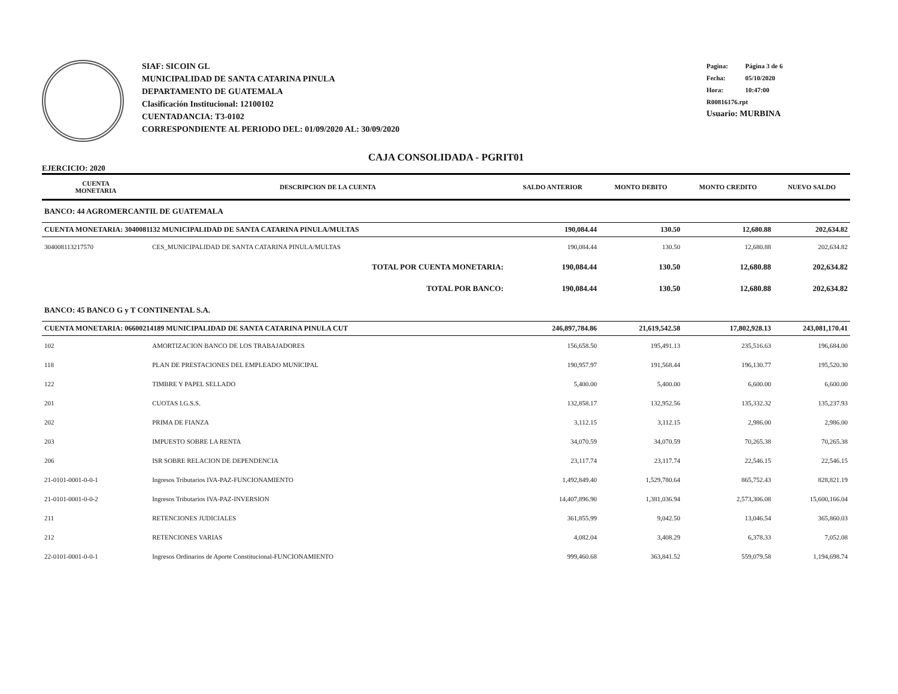SIAF: SICOIN GL
MUNICIPALIDAD DE SANTA CATARINA PINULA
DEPARTAMENTO DE GUATEMALA
Clasificación Institucional: 12100102
CUENTADANCIA: T3-0102
CORRESPONDIENTE AL PERIODO DEL: 01/09/2020 AL: 30/09/2020
Pagina: Página 3 de 6
Fecha: 05/10/2020
Hora: 10:47:00
R00816176.rpt
Usuario: MURBINA
CAJA CONSOLIDADA - PGRIT01
EJERCICIO: 2020
| CUENTA MONETARIA | DESCRIPCION DE LA CUENTA | SALDO ANTERIOR | MONTO DEBITO | MONTO CREDITO | NUEVO SALDO |
| --- | --- | --- | --- | --- | --- |
| BANCO: 44 AGROMERCANTIL DE GUATEMALA | | | | | |
| CUENTA MONETARIA: 3040081132 MUNICIPALIDAD DE SANTA CATARINA PINULA/MULTAS | | 190,084.44 | 130.50 | 12,680.88 | 202,634.82 |
| 304008113217570 | CES_MUNICIPALIDAD DE SANTA CATARINA PINULA/MULTAS | 190,084.44 | 130.50 | 12,680.88 | 202,634.82 |
| | TOTAL POR CUENTA MONETARIA: | 190,084.44 | 130.50 | 12,680.88 | 202,634.82 |
| | TOTAL POR BANCO: | 190,084.44 | 130.50 | 12,680.88 | 202,634.82 |
| BANCO: 45 BANCO G y T CONTINENTAL S.A. | | | | | |
| CUENTA MONETARIA: 06600214189 MUNICIPALIDAD DE SANTA CATARINA PINULA CUT | | 246,897,784.86 | 21,619,542.58 | 17,802,928.13 | 243,081,170.41 |
| 102 | AMORTIZACION BANCO DE LOS TRABAJADORES | 156,658.50 | 195,491.13 | 235,516.63 | 196,684.00 |
| 118 | PLAN DE PRESTACIONES DEL EMPLEADO MUNICIPAL | 190,957.97 | 191,568.44 | 196,130.77 | 195,520.30 |
| 122 | TIMBRE Y PAPEL SELLADO | 5,400.00 | 5,400.00 | 6,600.00 | 6,600.00 |
| 201 | CUOTAS I.G.S.S. | 132,858.17 | 132,952.56 | 135,332.32 | 135,237.93 |
| 202 | PRIMA DE FIANZA | 3,112.15 | 3,112.15 | 2,986.00 | 2,986.00 |
| 203 | IMPUESTO SOBRE LA RENTA | 34,070.59 | 34,070.59 | 70,265.38 | 70,265.38 |
| 206 | ISR SOBRE RELACION DE DEPENDENCIA | 23,117.74 | 23,117.74 | 22,546.15 | 22,546.15 |
| 21-0101-0001-0-0-1 | Ingresos Tributarios IVA-PAZ-FUNCIONAMIENTO | 1,492,849.40 | 1,529,780.64 | 865,752.43 | 828,821.19 |
| 21-0101-0001-0-0-2 | Ingresos Tributarios IVA-PAZ-INVERSION | 14,407,896.90 | 1,381,036.94 | 2,573,306.08 | 15,600,166.04 |
| 211 | RETENCIONES JUDICIALES | 361,855.99 | 9,042.50 | 13,046.54 | 365,860.03 |
| 212 | RETENCIONES VARIAS | 4,082.04 | 3,408.29 | 6,378.33 | 7,052.08 |
| 22-0101-0001-0-0-1 | Ingresos Ordinarios de Aporte Constitucional-FUNCIONAMIENTO | 999,460.68 | 363,841.52 | 559,079.58 | 1,194,698.74 |